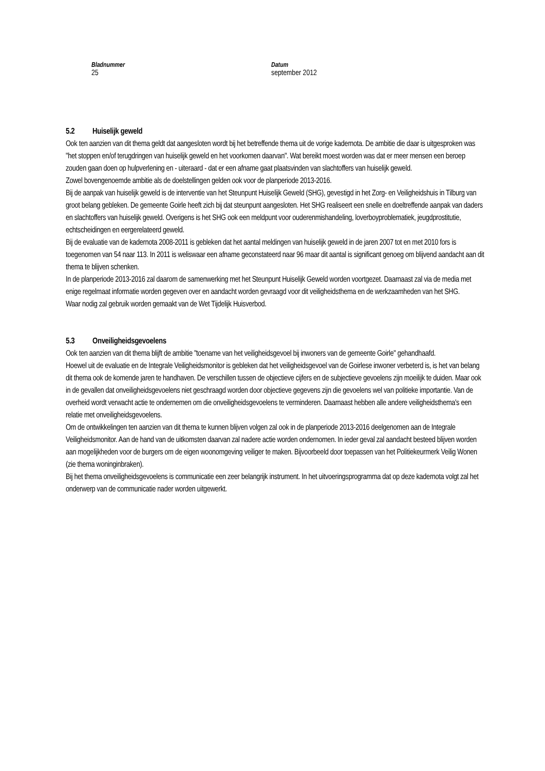Bladnummer
25
Datum
september 2012
5.2 Huiselijk geweld
Ook ten aanzien van dit thema geldt dat aangesloten wordt bij het betreffende thema uit de vorige kadernota. De ambitie die daar is uitgesproken was "het stoppen en/of terugdringen van huiselijk geweld en het voorkomen daarvan". Wat bereikt moest worden was dat er meer mensen een beroep zouden gaan doen op hulpverlening en - uiteraard - dat er een afname gaat plaatsvinden van slachtoffers van huiselijk geweld.
Zowel bovengenoemde ambitie als de doelstellingen gelden ook voor de planperiode 2013-2016.
Bij de aanpak van huiselijk geweld is de interventie van het Steunpunt Huiselijk Geweld (SHG), gevestigd in het Zorg- en Veiligheidshuis in Tilburg van groot belang gebleken. De gemeente Goirle heeft zich bij dat steunpunt aangesloten. Het SHG realiseert een snelle en doeltreffende aanpak van daders en slachtoffers van huiselijk geweld. Overigens is het SHG ook een meldpunt voor ouderenmishandeling, loverboyproblematiek, jeugdprostitutie, echtscheidingen en eergerelateerd geweld.
Bij de evaluatie van de kadernota 2008-2011 is gebleken dat het aantal meldingen van huiselijk geweld in de jaren 2007 tot en met 2010 fors is toegenomen van 54 naar 113. In 2011 is weliswaar een afname geconstateerd naar 96 maar dit aantal is significant genoeg om blijvend aandacht aan dit thema te blijven schenken.
In de planperiode 2013-2016 zal daarom de samenwerking met het Steunpunt Huiselijk Geweld worden voortgezet. Daarnaast zal via de media met enige regelmaat informatie worden gegeven over en aandacht worden gevraagd voor dit veiligheidsthema en de werkzaamheden van het SHG.
Waar nodig zal gebruik worden gemaakt van de Wet Tijdelijk Huisverbod.
5.3 Onveiligheidsgevoelens
Ook ten aanzien van dit thema blijft de ambitie "toename van het veiligheidsgevoel bij inwoners van de gemeente Goirle" gehandhaafd.
Hoewel uit de evaluatie en de Integrale Veiligheidsmonitor is gebleken dat het veiligheidsgevoel van de Goirlese inwoner verbeterd is, is het van belang dit thema ook de komende jaren te handhaven. De verschillen tussen de objectieve cijfers en de subjectieve gevoelens zijn moeilijk te duiden. Maar ook in de gevallen dat onveiligheidsgevoelens niet geschraagd worden door objectieve gegevens zijn die gevoelens wel van politieke importantie. Van de overheid wordt verwacht actie te ondernemen om die onveiligheidsgevoelens te verminderen. Daarnaast hebben alle andere veiligheidsthema's een relatie met onveiligheidsgevoelens.
Om de ontwikkelingen ten aanzien van dit thema te kunnen blijven volgen zal ook in de planperiode 2013-2016 deelgenomen aan de Integrale Veiligheidsmonitor. Aan de hand van de uitkomsten daarvan zal nadere actie worden ondernomen. In ieder geval zal aandacht besteed blijven worden aan mogelijkheden voor de burgers om de eigen woonomgeving veiliger te maken. Bijvoorbeeld door toepassen van het Politiekeurmerk Veilig Wonen (zie thema woninginbraken).
Bij het thema onveiligheidsgevoelens is communicatie een zeer belangrijk instrument. In het uitvoeringsprogramma dat op deze kadernota volgt zal het onderwerp van de communicatie nader worden uitgewerkt.